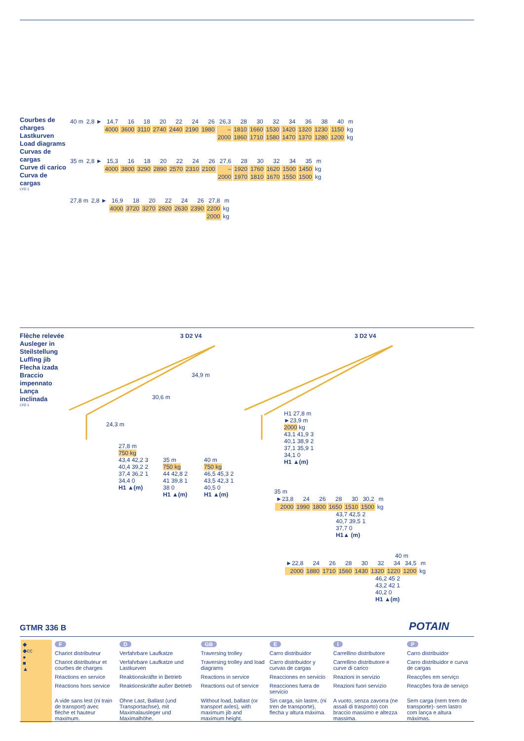Courbes de charges
Lastkurven
Load diagrams
Curvas de cargas
Curve di carico
Curva de cargas
LYD 1
| 40 m | 2,8 ► | 14,7 | 16 | 18 | 20 | 22 | 24 | 26 | 26,3 | 28 | 30 | 32 | 34 | 36 | 38 | 40 | m |
| | | 4000 | 3600 | 3110 | 2740 | 2440 | 2190 | 1980 | – | 1810 | 1660 | 1530 | 1420 | 1320 | 1230 | 1150 | kg |
| | | | | | | | | | 2000 | 1860 | 1710 | 1580 | 1470 | 1370 | 1280 | 1200 | kg |
| 35 m | 2,8 ► | 15,3 | 16 | 18 | 20 | 22 | 24 | 26 | 27,6 | 28 | 30 | 32 | 34 | 35 | m |
| | | 4000 | 3800 | 3290 | 2890 | 2570 | 2310 | 2100 | – | 1920 | 1760 | 1620 | 1500 | 1450 | kg |
| | | | | | | | | | 2000 | 1970 | 1810 | 1670 | 1550 | 1500 | kg |
| 27,8 m | 2,8 ► | 16,9 | 18 | 20 | 22 | 24 | 26 | 27,8 | m |
| | | 4000 | 3720 | 3270 | 2920 | 2630 | 2390 | 2200 | kg |
| | | | | | | | | 2000 | kg |
Flèche relevée
Ausleger in Steilstellung
Luffing jib
Flecha izada
Braccio impennato
Lança inclinada
LYD 1
3 D2 V4 3 D2 V4
24,3 m
30,6 m
34,9 m
27,8 m
750 kg
43,4 42,2 3
40,4 39,2 2
37,4 36,2 1
34,4 0
H1 ▲(m)
35 m
750 kg
44 42,8 2
41 39,8 1
38 0
H1 ▲(m)
40 m
750 kg
46,5 45,3 2
43,5 42,3 1
40,5 0
H1 ▲(m)
H1 27,8 m
►23,9 m
2000 kg
43,1 41,9 3
40,1 38,9 2
37,1 35,9 1
34,1 0
H1 ▲(m)
35 m
| ►23,8 | 24 | 26 | 28 | 30 | 30,2 | m |
| 2000 | 1990 | 1800 | 1650 | 1510 | 1500 | kg |
43,7 42,5 2
40,7 39,5 1
37,7 0
H1▲ (m)
40 m
| ►22,8 | 24 | 26 | 28 | 30 | 32 | 34 | 34,5 | m |
| 2000 | 1880 | 1710 | 1560 | 1430 | 1320 | 1220 | 1200 | kg |
46,2 45 2
43,2 42 1
40,2 0
H1 ▲(m)
GTMR 336 B POTAIN
| ◆ ◆cc ● ■ ▲ | F | D | GB | E | I | P |
| | Chariot distributeur | Verfahrbare Laufkatze | Traversing trolley | Carro distribuidor | Carrellino distributore | Carro distribuidor |
| | Chariot distributeur et courbes de charges | Verfahrbare Laufkatze und Lastkurven | Traversing trolley and load diagrams | Carro distribuidor y curvas de cargas | Carrellino distributore e curve di carico | Carro distribuidor e curva de cargas |
| | Réactions en service | Reaktionskräfte in Betrieb | Reactions in service | Reacciones en servicio | Reazioni in servizio | Reacções em serviço |
| | Réactions hors service | Reaktionskräfte außer Betrieb | Reactions out of service | Reacciones fuera de servicio | Reazioni fuori servizio | Reacções fora de serviço |
| | A vide sans lest (ni train de transport) avec flèche et hauteur maximum. | Ohne Last, Ballast (und Transportachse), mit Maximalausleger und Maximalhöhe. | Without load, ballast (or transport axles), with maximum jib and maximum height. | Sin carga, sin lastre, (ni tren de transporte), flecha y altura máxima. | A vuoto, senza zavorra (ne assali di trasporto) con braccio massimo e altezza massima. | Sem carga (nem trem de transporte)- sem lastro com lança e altura máximas. |